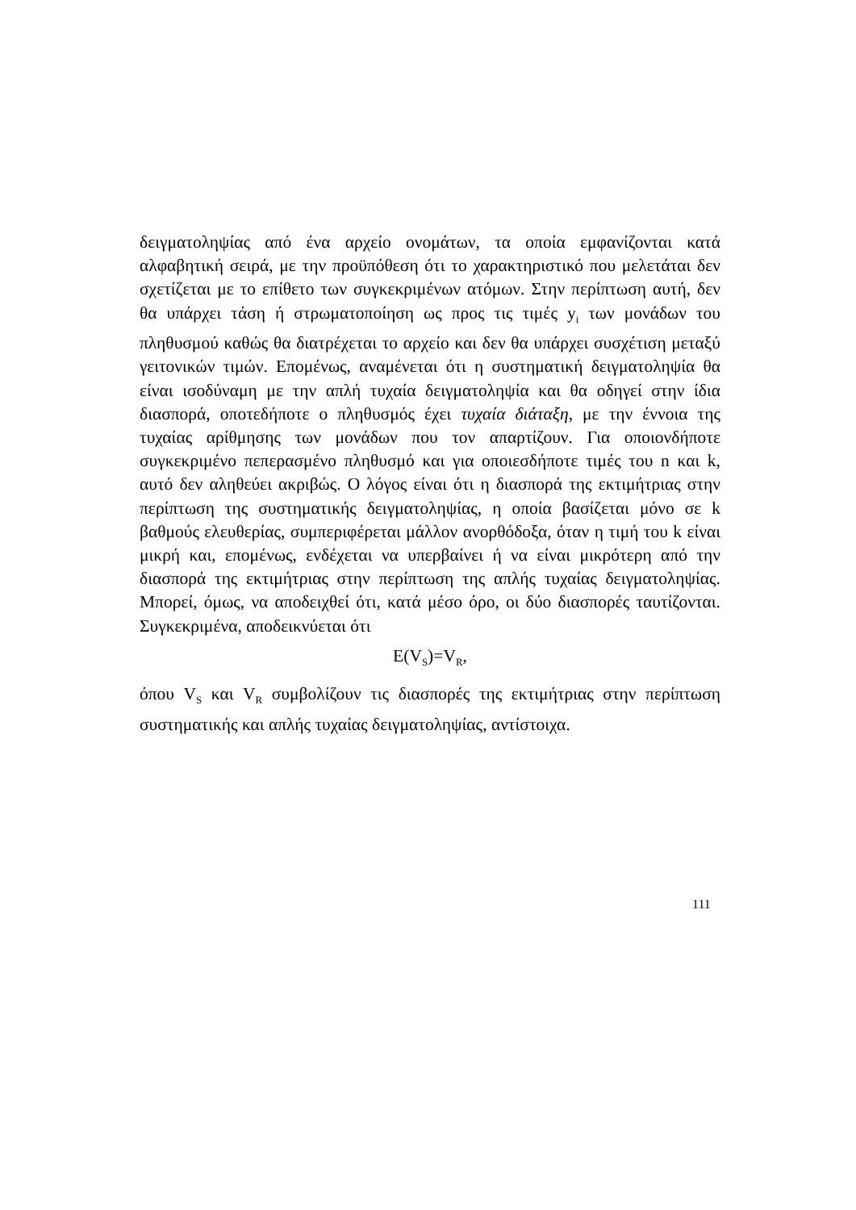δειγματοληψίας από ένα αρχείο ονομάτων, τα οποία εμφανίζονται κατά αλφαβητική σειρά, με την προϋπόθεση ότι το χαρακτηριστικό που μελετάται δεν σχετίζεται με το επίθετο των συγκεκριμένων ατόμων. Στην περίπτωση αυτή, δεν θα υπάρχει τάση ή στρωματοποίηση ως προς τις τιμές y<sub>i</sub> των μονάδων του πληθυσμού καθώς θα διατρέχεται το αρχείο και δεν θα υπάρχει συσχέτιση μεταξύ γειτονικών τιμών. Επομένως, αναμένεται ότι η συστηματική δειγματοληψία θα είναι ισοδύναμη με την απλή τυχαία δειγματοληψία και θα οδηγεί στην ίδια διασπορά, οποτεδήποτε ο πληθυσμός έχει τυχαία διάταξη, με την έννοια της τυχαίας αρίθμησης των μονάδων που τον απαρτίζουν. Για οποιονδήποτε συγκεκριμένο πεπερασμένο πληθυσμό και για οποιεσδήποτε τιμές του n και k, αυτό δεν αληθεύει ακριβώς. Ο λόγος είναι ότι η διασπορά της εκτιμήτριας στην περίπτωση της συστηματικής δειγματοληψίας, η οποία βασίζεται μόνο σε k βαθμούς ελευθερίας, συμπεριφέρεται μάλλον ανορθόδοξα, όταν η τιμή του k είναι μικρή και, επομένως, ενδέχεται να υπερβαίνει ή να είναι μικρότερη από την διασπορά της εκτιμήτριας στην περίπτωση της απλής τυχαίας δειγματοληψίας. Μπορεί, όμως, να αποδειχθεί ότι, κατά μέσο όρο, οι δύο διασπορές ταυτίζονται. Συγκεκριμένα, αποδεικνύεται ότι
E(V<sub>S</sub>)=V<sub>R</sub>,
όπου V<sub>S</sub> και V<sub>R</sub> συμβολίζουν τις διασπορές της εκτιμήτριας στην περίπτωση συστηματικής και απλής τυχαίας δειγματοληψίας, αντίστοιχα.
111